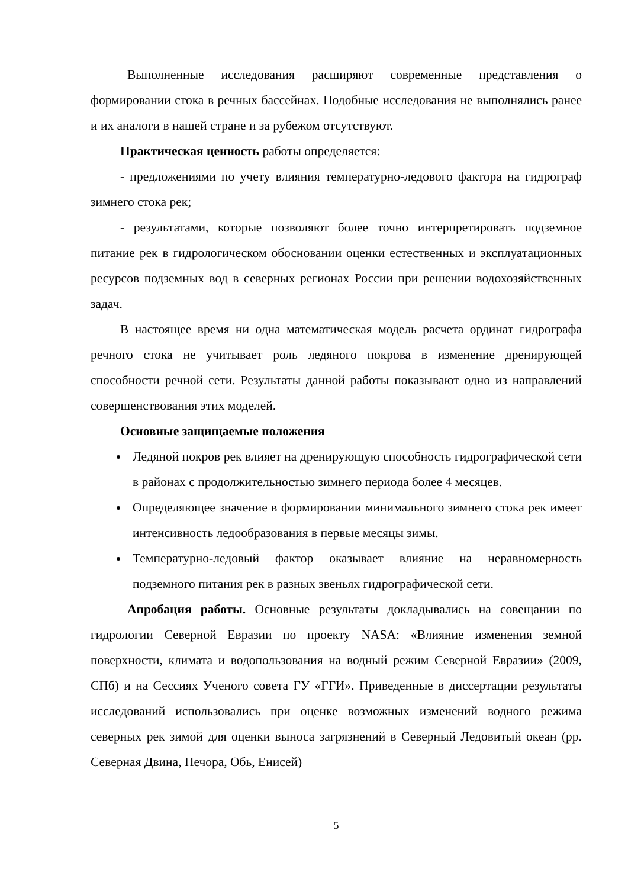Выполненные исследования расширяют современные представления о формировании стока в речных бассейнах. Подобные исследования не выполнялись ранее и их аналоги в нашей стране и за рубежом отсутствуют.
Практическая ценность работы определяется:
- предложениями по учету влияния температурно-ледового фактора на гидрограф зимнего стока рек;
- результатами, которые позволяют более точно интерпретировать подземное питание рек в гидрологическом обосновании оценки естественных и эксплуатационных ресурсов подземных вод в северных регионах России при решении водохозяйственных задач.
В настоящее время ни одна математическая модель расчета ординат гидрографа речного стока не учитывает роль ледяного покрова в изменение дренирующей способности речной сети. Результаты данной работы показывают одно из направлений совершенствования этих моделей.
Основные защищаемые положения
Ледяной покров рек влияет на дренирующую способность гидрографической сети в районах с продолжительностью зимнего периода более 4 месяцев.
Определяющее значение в формировании минимального зимнего стока рек имеет интенсивность ледообразования в первые месяцы зимы.
Температурно-ледовый фактор оказывает влияние на неравномерность подземного питания рек в разных звеньях гидрографической сети.
Апробация работы. Основные результаты докладывались на совещании по гидрологии Северной Евразии по проекту NASA: «Влияние изменения земной поверхности, климата и водопользования на водный режим Северной Евразии» (2009, СПб) и на Сессиях Ученого совета ГУ «ГГИ». Приведенные в диссертации результаты исследований использовались при оценке возможных изменений водного режима северных рек зимой для оценки выноса загрязнений в Северный Ледовитый океан (рр. Северная Двина, Печора, Обь, Енисей)
5